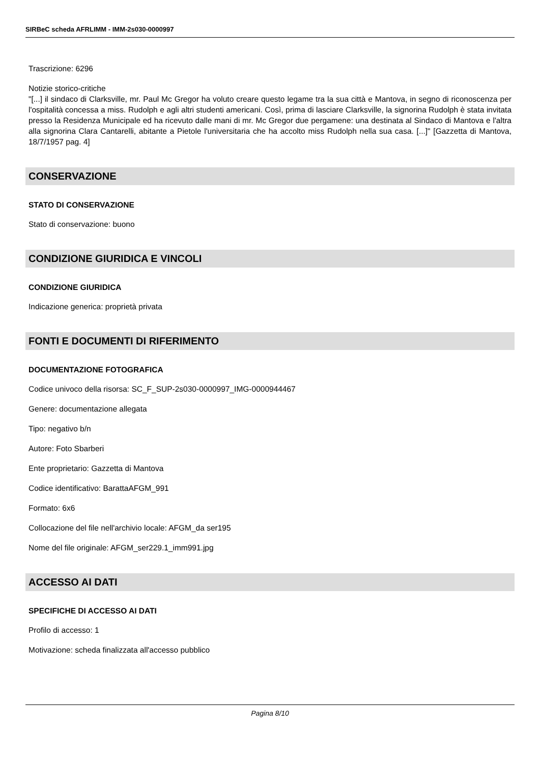SIRBeC scheda AFRLIMM - IMM-2s030-0000997
Trascrizione: 6296
Notizie storico-critiche
"[...] il sindaco di Clarksville, mr. Paul Mc Gregor ha voluto creare questo legame tra la sua città e Mantova, in segno di riconoscenza per l'ospitalità concessa a miss. Rudolph e agli altri studenti americani. Così, prima di lasciare Clarksville, la signorina Rudolph è stata invitata presso la Residenza Municipale ed ha ricevuto dalle mani di mr. Mc Gregor due pergamene: una destinata al Sindaco di Mantova e l'altra alla signorina Clara Cantarelli, abitante a Pietole l'universitaria che ha accolto miss Rudolph nella sua casa. [...]" [Gazzetta di Mantova, 18/7/1957 pag. 4]
CONSERVAZIONE
STATO DI CONSERVAZIONE
Stato di conservazione: buono
CONDIZIONE GIURIDICA E VINCOLI
CONDIZIONE GIURIDICA
Indicazione generica: proprietà privata
FONTI E DOCUMENTI DI RIFERIMENTO
DOCUMENTAZIONE FOTOGRAFICA
Codice univoco della risorsa: SC_F_SUP-2s030-0000997_IMG-0000944467
Genere: documentazione allegata
Tipo: negativo b/n
Autore: Foto Sbarberi
Ente proprietario: Gazzetta di Mantova
Codice identificativo: BarattaAFGM_991
Formato: 6x6
Collocazione del file nell'archivio locale: AFGM_da ser195
Nome del file originale: AFGM_ser229.1_imm991.jpg
ACCESSO AI DATI
SPECIFICHE DI ACCESSO AI DATI
Profilo di accesso: 1
Motivazione: scheda finalizzata all'accesso pubblico
Pagina 8/10